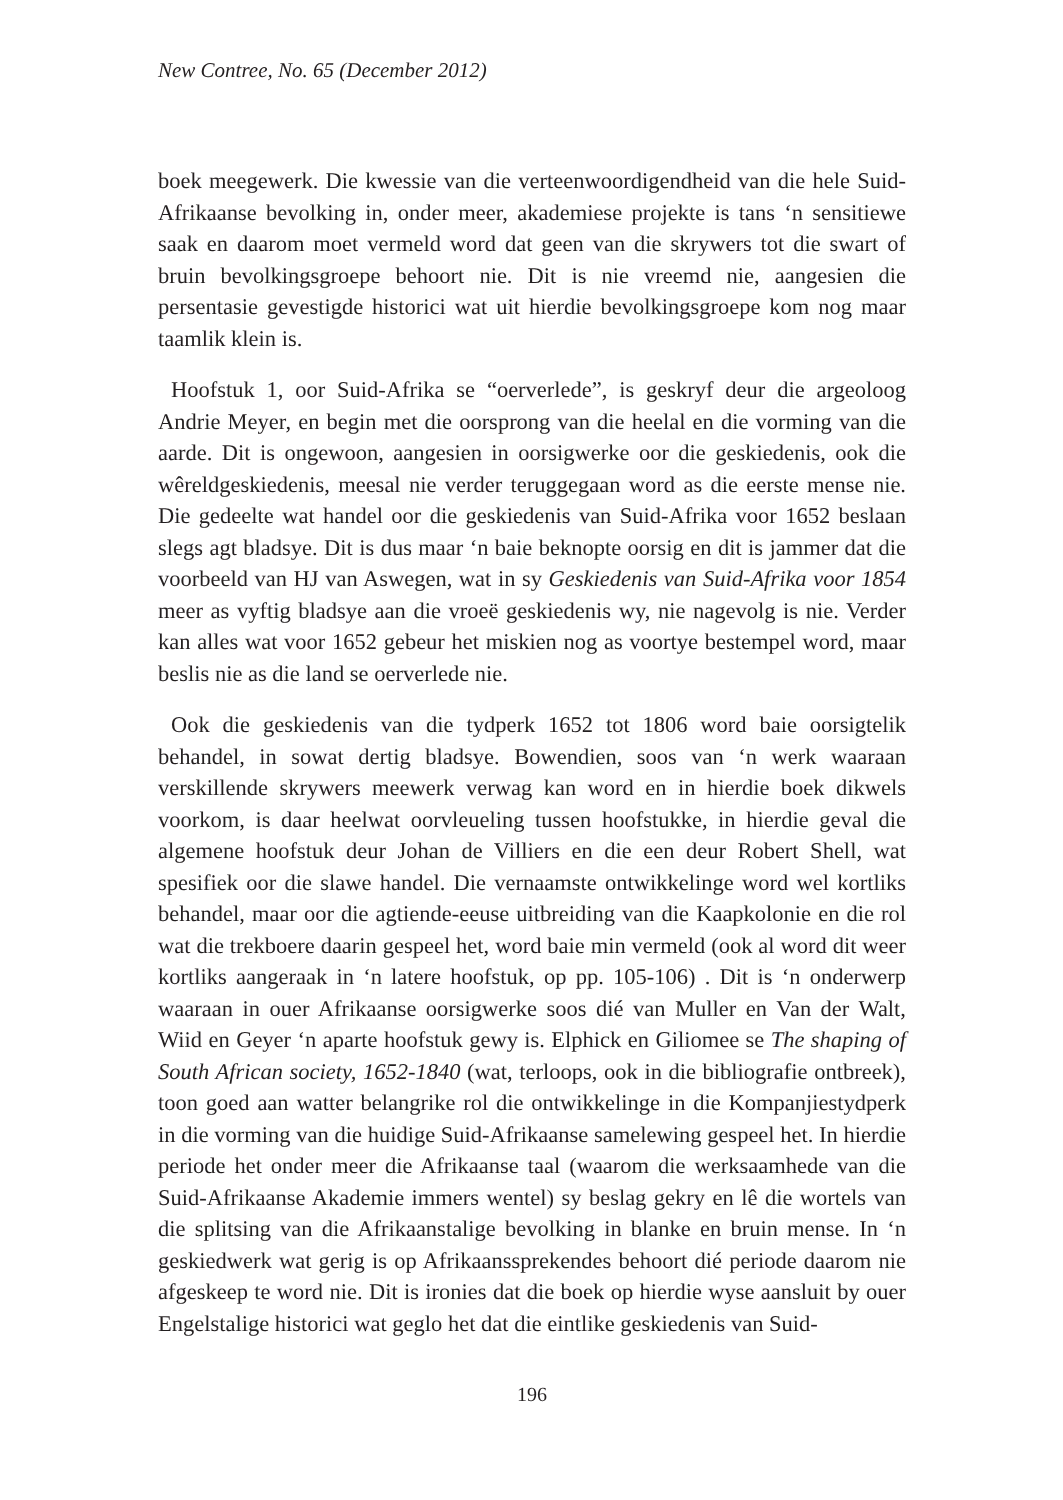New Contree, No. 65 (December 2012)
boek meegewerk. Die kwessie van die verteenwoordigendheid van die hele Suid-Afrikaanse bevolking in, onder meer, akademiese projekte is tans ‘n sensitiewe saak en daarom moet vermeld word dat geen van die skrywers tot die swart of bruin bevolkingsgroepe behoort nie. Dit is nie vreemd nie, aangesien die persentasie gevestigde historici wat uit hierdie bevolkingsgroepe kom nog maar taamlik klein is.
Hoofstuk 1, oor Suid-Afrika se “oerverlede”, is geskryf deur die argeoloog Andrie Meyer, en begin met die oorsprong van die heelal en die vorming van die aarde. Dit is ongewoon, aangesien in oorsigwerke oor die geskiedenis, ook die wêreldgeskiedenis, meesal nie verder teruggegaan word as die eerste mense nie. Die gedeelte wat handel oor die geskiedenis van Suid-Afrika voor 1652 beslaan slegs agt bladsye. Dit is dus maar ‘n baie beknopte oorsig en dit is jammer dat die voorbeeld van HJ van Aswegen, wat in sy Geskiedenis van Suid-Afrika voor 1854 meer as vyftig bladsye aan die vroeë geskiedenis wy, nie nagevolg is nie. Verder kan alles wat voor 1652 gebeur het miskien nog as voortye bestempel word, maar beslis nie as die land se oerverlede nie.
Ook die geskiedenis van die tydperk 1652 tot 1806 word baie oorsigtelik behandel, in sowat dertig bladsye. Bowendien, soos van ‘n werk waaraan verskillende skrywers meewerk verwag kan word en in hierdie boek dikwels voorkom, is daar heelwat oorvleueling tussen hoofstukke, in hierdie geval die algemene hoofstuk deur Johan de Villiers en die een deur Robert Shell, wat spesifiek oor die slawe handel. Die vernaamste ontwikkelinge word wel kortliks behandel, maar oor die agtiende-eeuse uitbreiding van die Kaapkolonie en die rol wat die trekboere daarin gespeel het, word baie min vermeld (ook al word dit weer kortliks aangeraak in ‘n latere hoofstuk, op pp. 105-106) . Dit is ‘n onderwerp waaraan in ouer Afrikaanse oorsigwerke soos dié van Muller en Van der Walt, Wiid en Geyer ‘n aparte hoofstuk gewy is. Elphick en Giliomee se The shaping of South African society, 1652-1840 (wat, terloops, ook in die bibliografie ontbreek), toon goed aan watter belangrike rol die ontwikkelinge in die Kompanjiestydperk in die vorming van die huidige Suid-Afrikaanse samelewing gespeel het. In hierdie periode het onder meer die Afrikaanse taal (waarom die werksaamhede van die Suid-Afrikaanse Akademie immers wentel) sy beslag gekry en lê die wortels van die splitsing van die Afrikaanstalige bevolking in blanke en bruin mense. In ‘n geskiedwerk wat gerig is op Afrikaanssprekendes behoort dié periode daarom nie afgeskeep te word nie. Dit is ironies dat die boek op hierdie wyse aansluit by ouer Engelstalige historici wat geglo het dat die eintlike geskiedenis van Suid-
196